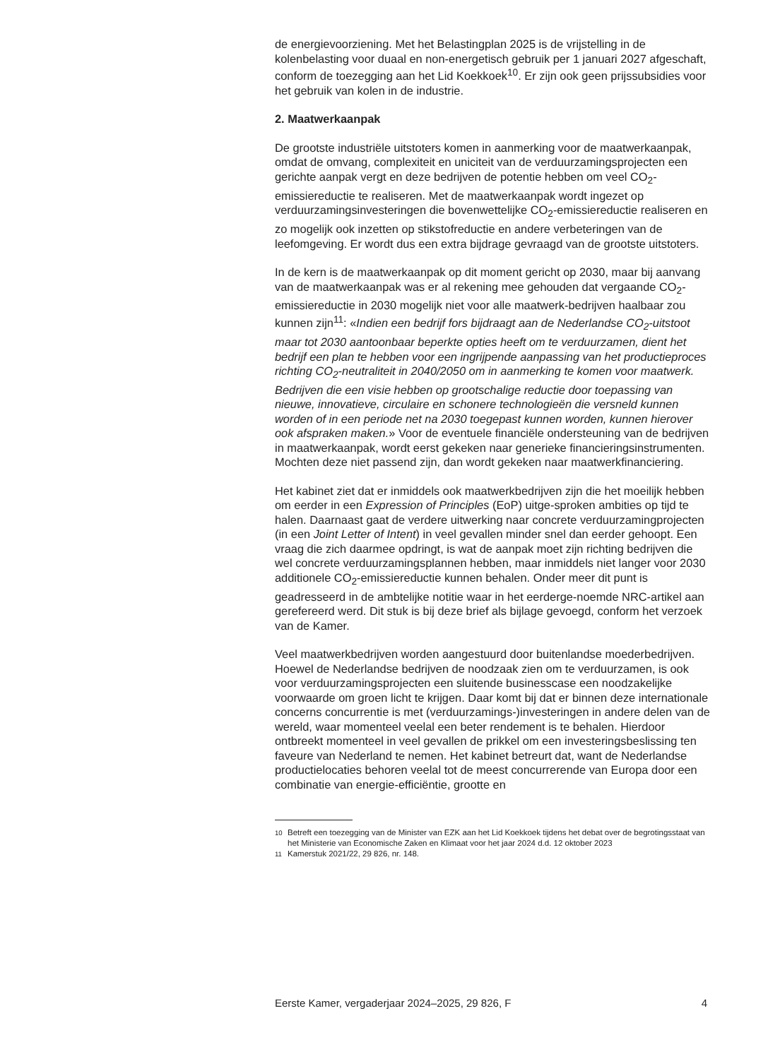de energievoorziening. Met het Belastingplan 2025 is de vrijstelling in de kolenbelasting voor duaal en non-energetisch gebruik per 1 januari 2027 afgeschaft, conform de toezegging aan het Lid Koekkoek<sup>10</sup>. Er zijn ook geen prijssubsidies voor het gebruik van kolen in de industrie.
2. Maatwerkaanpak
De grootste industriële uitstoters komen in aanmerking voor de maatwerkaanpak, omdat de omvang, complexiteit en uniciteit van de verduurzamingsprojecten een gerichte aanpak vergt en deze bedrijven de potentie hebben om veel CO<sub>2</sub>-emissiereductie te realiseren. Met de maatwerkaanpak wordt ingezet op verduurzamingsinvesteringen die bovenwettelijke CO<sub>2</sub>-emissiereductie realiseren en zo mogelijk ook inzetten op stikstofreductie en andere verbeteringen van de leefomgeving. Er wordt dus een extra bijdrage gevraagd van de grootste uitstoters.
In de kern is de maatwerkaanpak op dit moment gericht op 2030, maar bij aanvang van de maatwerkaanpak was er al rekening mee gehouden dat vergaande CO<sub>2</sub>-emissiereductie in 2030 mogelijk niet voor alle maatwerk-bedrijven haalbaar zou kunnen zijn<sup>11</sup>: «Indien een bedrijf fors bijdraagt aan de Nederlandse CO<sub>2</sub>-uitstoot maar tot 2030 aantoonbaar beperkte opties heeft om te verduurzamen, dient het bedrijf een plan te hebben voor een ingrijpende aanpassing van het productieproces richting CO<sub>2</sub>-neutraliteit in 2040/2050 om in aanmerking te komen voor maatwerk. Bedrijven die een visie hebben op grootschalige reductie door toepassing van nieuwe, innovatieve, circulaire en schonere technologieën die versneld kunnen worden of in een periode net na 2030 toegepast kunnen worden, kunnen hierover ook afspraken maken.» Voor de eventuele financiële ondersteuning van de bedrijven in maatwerkaanpak, wordt eerst gekeken naar generieke financieringsinstrumenten. Mochten deze niet passend zijn, dan wordt gekeken naar maatwerkfinanciering.
Het kabinet ziet dat er inmiddels ook maatwerkbedrijven zijn die het moeilijk hebben om eerder in een Expression of Principles (EoP) uitge-sproken ambities op tijd te halen. Daarnaast gaat de verdere uitwerking naar concrete verduurzamingprojecten (in een Joint Letter of Intent) in veel gevallen minder snel dan eerder gehoopt. Een vraag die zich daarmee opdringt, is wat de aanpak moet zijn richting bedrijven die wel concrete verduurzamingsplannen hebben, maar inmiddels niet langer voor 2030 additionele CO<sub>2</sub>-emissiereductie kunnen behalen. Onder meer dit punt is geadresseerd in de ambtelijke notitie waar in het eerderge-noemde NRC-artikel aan gerefereerd werd. Dit stuk is bij deze brief als bijlage gevoegd, conform het verzoek van de Kamer.
Veel maatwerkbedrijven worden aangestuurd door buitenlandse moederbedrijven. Hoewel de Nederlandse bedrijven de noodzaak zien om te verduurzamen, is ook voor verduurzamingsprojecten een sluitende businesscase een noodzakelijke voorwaarde om groen licht te krijgen. Daar komt bij dat er binnen deze internationale concerns concurrentie is met (verduurzamings-)investeringen in andere delen van de wereld, waar momenteel veelal een beter rendement is te behalen. Hierdoor ontbreekt momenteel in veel gevallen de prikkel om een investeringsbeslissing ten faveure van Nederland te nemen. Het kabinet betreurt dat, want de Nederlandse productielocaties behoren veelal tot de meest concurrerende van Europa door een combinatie van energie-efficiëntie, grootte en
<sup>10</sup> Betreft een toezegging van de Minister van EZK aan het Lid Koekkoek tijdens het debat over de begrotingsstaat van het Ministerie van Economische Zaken en Klimaat voor het jaar 2024 d.d. 12 oktober 2023
<sup>11</sup> Kamerstuk 2021/22, 29 826, nr. 148.
Eerste Kamer, vergaderjaar 2024–2025, 29 826, F 4